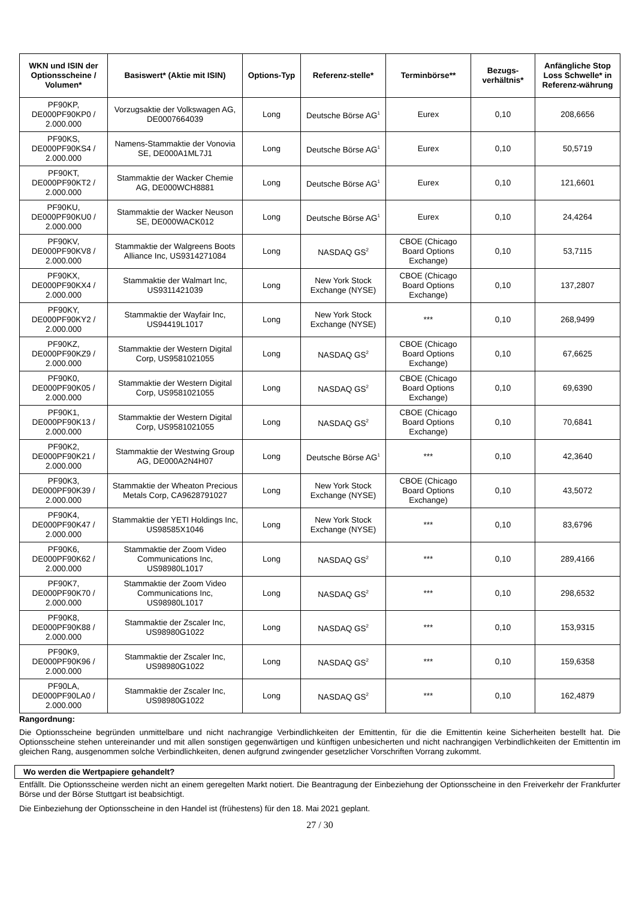| WKN und ISIN der Optionsscheine / Volumen* | Basiswert* (Aktie mit ISIN) | Options-Typ | Referenz-stelle* | Terminbörse** | Bezugs-verhältnis* | Anfängliche Stop Loss Schwelle* in Referenz-währung |
| --- | --- | --- | --- | --- | --- | --- |
| PF90KP, DE000PF90KP0 / 2.000.000 | Vorzugsaktie der Volkswagen AG, DE0007664039 | Long | Deutsche Börse AG<sup>1</sup> | Eurex | 0,10 | 208,6656 |
| PF90KS, DE000PF90KS4 / 2.000.000 | Namens-Stammaktie der Vonovia SE, DE000A1ML7J1 | Long | Deutsche Börse AG<sup>1</sup> | Eurex | 0,10 | 50,5719 |
| PF90KT, DE000PF90KT2 / 2.000.000 | Stammaktie der Wacker Chemie AG, DE000WCH8881 | Long | Deutsche Börse AG<sup>1</sup> | Eurex | 0,10 | 121,6601 |
| PF90KU, DE000PF90KU0 / 2.000.000 | Stammaktie der Wacker Neuson SE, DE000WACK012 | Long | Deutsche Börse AG<sup>1</sup> | Eurex | 0,10 | 24,4264 |
| PF90KV, DE000PF90KV8 / 2.000.000 | Stammaktie der Walgreens Boots Alliance Inc, US9314271084 | Long | NASDAQ GS<sup>2</sup> | CBOE (Chicago Board Options Exchange) | 0,10 | 53,7115 |
| PF90KX, DE000PF90KX4 / 2.000.000 | Stammaktie der Walmart Inc, US9311421039 | Long | New York Stock Exchange (NYSE) | CBOE (Chicago Board Options Exchange) | 0,10 | 137,2807 |
| PF90KY, DE000PF90KY2 / 2.000.000 | Stammaktie der Wayfair Inc, US94419L1017 | Long | New York Stock Exchange (NYSE) | *** | 0,10 | 268,9499 |
| PF90KZ, DE000PF90KZ9 / 2.000.000 | Stammaktie der Western Digital Corp, US9581021055 | Long | NASDAQ GS<sup>2</sup> | CBOE (Chicago Board Options Exchange) | 0,10 | 67,6625 |
| PF90K0, DE000PF90K05 / 2.000.000 | Stammaktie der Western Digital Corp, US9581021055 | Long | NASDAQ GS<sup>2</sup> | CBOE (Chicago Board Options Exchange) | 0,10 | 69,6390 |
| PF90K1, DE000PF90K13 / 2.000.000 | Stammaktie der Western Digital Corp, US9581021055 | Long | NASDAQ GS<sup>2</sup> | CBOE (Chicago Board Options Exchange) | 0,10 | 70,6841 |
| PF90K2, DE000PF90K21 / 2.000.000 | Stammaktie der Westwing Group AG, DE000A2N4H07 | Long | Deutsche Börse AG<sup>1</sup> | *** | 0,10 | 42,3640 |
| PF90K3, DE000PF90K39 / 2.000.000 | Stammaktie der Wheaton Precious Metals Corp, CA9628791027 | Long | New York Stock Exchange (NYSE) | CBOE (Chicago Board Options Exchange) | 0,10 | 43,5072 |
| PF90K4, DE000PF90K47 / 2.000.000 | Stammaktie der YETI Holdings Inc, US98585X1046 | Long | New York Stock Exchange (NYSE) | *** | 0,10 | 83,6796 |
| PF90K6, DE000PF90K62 / 2.000.000 | Stammaktie der Zoom Video Communications Inc, US98980L1017 | Long | NASDAQ GS<sup>2</sup> | *** | 0,10 | 289,4166 |
| PF90K7, DE000PF90K70 / 2.000.000 | Stammaktie der Zoom Video Communications Inc, US98980L1017 | Long | NASDAQ GS<sup>2</sup> | *** | 0,10 | 298,6532 |
| PF90K8, DE000PF90K88 / 2.000.000 | Stammaktie der Zscaler Inc, US98980G1022 | Long | NASDAQ GS<sup>2</sup> | *** | 0,10 | 153,9315 |
| PF90K9, DE000PF90K96 / 2.000.000 | Stammaktie der Zscaler Inc, US98980G1022 | Long | NASDAQ GS<sup>2</sup> | *** | 0,10 | 159,6358 |
| PF90LA, DE000PF90LA0 / 2.000.000 | Stammaktie der Zscaler Inc, US98980G1022 | Long | NASDAQ GS<sup>2</sup> | *** | 0,10 | 162,4879 |
Rangordnung:
Die Optionsscheine begründen unmittelbare und nicht nachrangige Verbindlichkeiten der Emittentin, für die die Emittentin keine Sicherheiten bestellt hat. Die Optionsscheine stehen untereinander und mit allen sonstigen gegenwärtigen und künftigen unbesicherten und nicht nachrangigen Verbindlichkeiten der Emittentin im gleichen Rang, ausgenommen solche Verbindlichkeiten, denen aufgrund zwingender gesetzlicher Vorschriften Vorrang zukommt.
Wo werden die Wertpapiere gehandelt?
Entfällt. Die Optionsscheine werden nicht an einem geregelten Markt notiert. Die Beantragung der Einbeziehung der Optionsscheine in den Freiverkehr der Frankfurter Börse und der Börse Stuttgart ist beabsichtigt.
Die Einbeziehung der Optionsscheine in den Handel ist (frühestens) für den 18. Mai 2021 geplant.
27 / 30